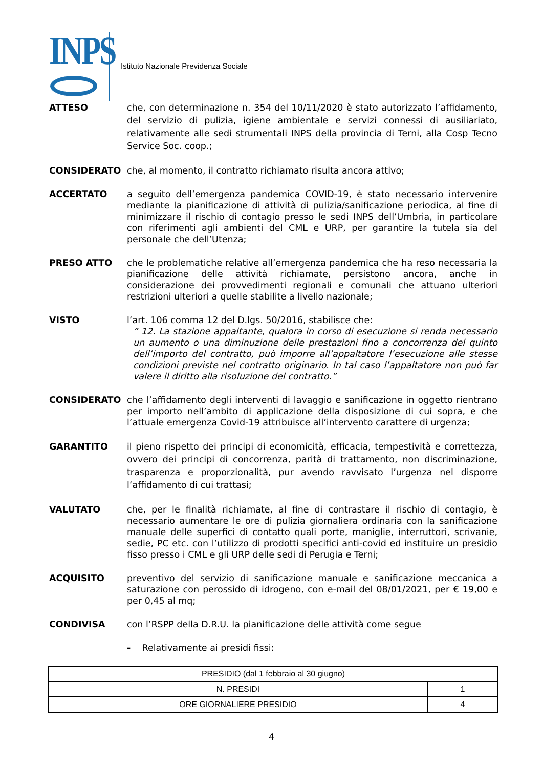INPS
Istituto Nazionale Previdenza Sociale
ATTESO che, con determinazione n. 354 del 10/11/2020 è stato autorizzato l’affidamento, del servizio di pulizia, igiene ambientale e servizi connessi di ausiliariato, relativamente alle sedi strumentali INPS della provincia di Terni, alla Cosp Tecno Service Soc. coop.;
CONSIDERATO che, al momento, il contratto richiamato risulta ancora attivo;
ACCERTATO a seguito dell’emergenza pandemica COVID-19, è stato necessario intervenire mediante la pianificazione di attività di pulizia/sanificazione periodica, al fine di minimizzare il rischio di contagio presso le sedi INPS dell’Umbria, in particolare con riferimenti agli ambienti del CML e URP, per garantire la tutela sia del personale che dell’Utenza;
PRESO ATTO che le problematiche relative all’emergenza pandemica che ha reso necessaria la pianificazione delle attività richiamate, persistono ancora, anche in considerazione dei provvedimenti regionali e comunali che attuano ulteriori restrizioni ulteriori a quelle stabilite a livello nazionale;
VISTO l’art. 106 comma 12 del D.lgs. 50/2016, stabilisce che:
” 12. La stazione appaltante, qualora in corso di esecuzione si renda necessario un aumento o una diminuzione delle prestazioni fino a concorrenza del quinto dell’importo del contratto, può imporre all’appaltatore l’esecuzione alle stesse condizioni previste nel contratto originario. In tal caso l’appaltatore non può far valere il diritto alla risoluzione del contratto.”
CONSIDERATO che l’affidamento degli interventi di lavaggio e sanificazione in oggetto rientrano per importo nell’ambito di applicazione della disposizione di cui sopra, e che l’attuale emergenza Covid-19 attribuisce all’intervento carattere di urgenza;
GARANTITO il pieno rispetto dei principi di economicità, efficacia, tempestività e correttezza, ovvero dei principi di concorrenza, parità di trattamento, non discriminazione, trasparenza e proporzionalità, pur avendo ravvisato l’urgenza nel disporre l’affidamento di cui trattasi;
VALUTATO che, per le finalità richiamate, al fine di contrastare il rischio di contagio, è necessario aumentare le ore di pulizia giornaliera ordinaria con la sanificazione manuale delle superfici di contatto quali porte, maniglie, interruttori, scrivanie, sedie, PC etc. con l’utilizzo di prodotti specifici anti-covid ed instituire un presidio fisso presso i CML e gli URP delle sedi di Perugia e Terni;
ACQUISITO preventivo del servizio di sanificazione manuale e sanificazione meccanica a saturazione con perossido di idrogeno, con e-mail del 08/01/2021, per € 19,00 e per 0,45 al mq;
CONDIVISA con l’RSPP della D.R.U. la pianificazione delle attività come segue
- Relativamente ai presidi fissi:
| PRESIDIO (dal 1 febbraio al 30 giugno) | |
| N. PRESIDI | 1 |
| ORE GIORNALIERE PRESIDIO | 4 |
4